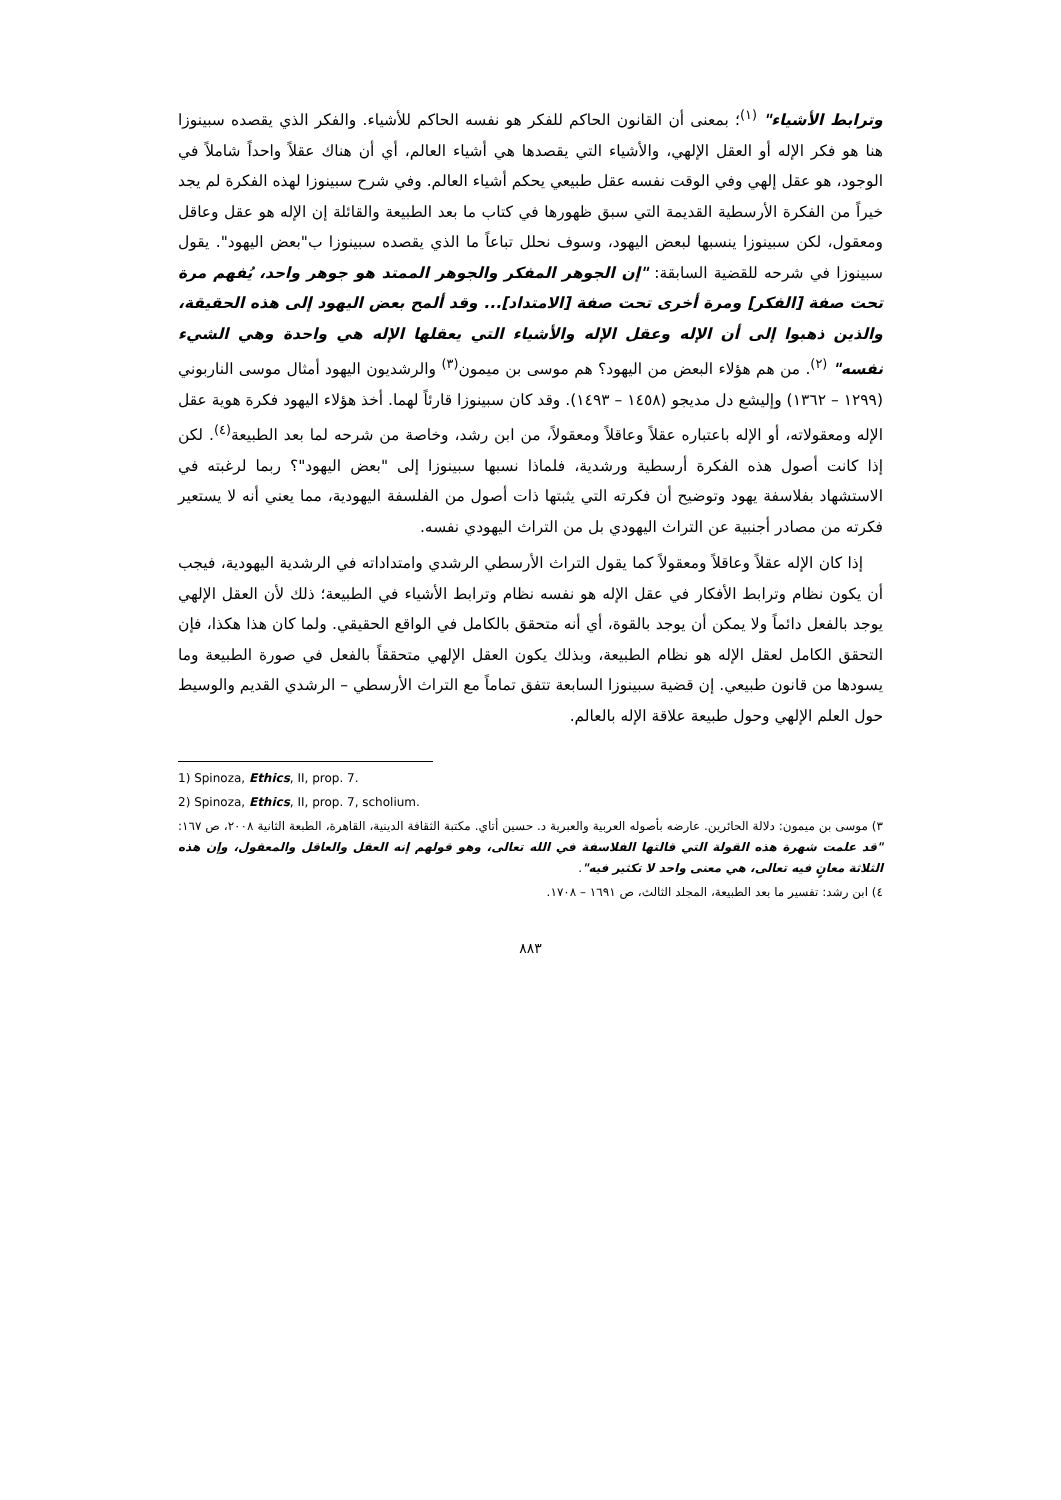وترابط الأشياء" <sup>(١)</sup>؛ بمعنى أن القانون الحاكم للفكر هو نفسه الحاكم للأشياء. والفكر الذي يقصده سبينوزا هنا هو فكر الإله أو العقل الإلهي، والأشياء التي يقصدها هي أشياء العالم، أي أن هناك عقلاً واحداً شاملاً في الوجود، هو عقل إلهي وفي الوقت نفسه عقل طبيعي يحكم أشياء العالم. وفي شرح سبينوزا لهذه الفكرة لم يجد خيراً من الفكرة الأرسطية القديمة التي سبق ظهورها في كتاب ما بعد الطبيعة والقائلة إن الإله هو عقل وعاقل ومعقول، لكن سبينوزا ينسبها لبعض اليهود، وسوف نحلل تباعاً ما الذي يقصده سبينوزا ب"بعض اليهود". يقول سبينوزا في شرحه للقضية السابقة: "إن الجوهر المفكر والجوهر الممتد هو جوهر واحد، يُفهم مرة تحت صفة [الفكر] ومرة أخرى تحت صفة [الامتداد]... وقد ألمح بعض اليهود إلى هذه الحقيقة، والذين ذهبوا إلى أن الإله وعقل الإله والأشياء التي يعقلها الإله هي واحدة وهي الشيء نفسه" <sup>(٢)</sup>. من هم هؤلاء البعض من اليهود؟ هم موسى بن ميمون<sup>(٣)</sup> والرشديون اليهود أمثال موسى الناربوني (١٢٩٩ – ١٣٦٢) وإليشع دل مديجو (١٤٥٨ – ١٤٩٣). وقد كان سبينوزا قارئاً لهما. أخذ هؤلاء اليهود فكرة هوية عقل الإله ومعقولاته، أو الإله باعتباره عقلاً وعاقلاً ومعقولاً، من ابن رشد، وخاصة من شرحه لما بعد الطبيعة<sup>(٤)</sup>. لكن إذا كانت أصول هذه الفكرة أرسطية ورشدية، فلماذا نسبها سبينوزا إلى "بعض اليهود"؟ ربما لرغبته في الاستشهاد بفلاسفة يهود وتوضيح أن فكرته التي يثبتها ذات أصول من الفلسفة اليهودية، مما يعني أنه لا يستعير فكرته من مصادر أجنبية عن التراث اليهودي بل من التراث اليهودي نفسه.
إذا كان الإله عقلاً وعاقلاً ومعقولاً كما يقول التراث الأرسطي الرشدي وامتداداته في الرشدية اليهودية، فيجب أن يكون نظام وترابط الأفكار في عقل الإله هو نفسه نظام وترابط الأشياء في الطبيعة؛ ذلك لأن العقل الإلهي يوجد بالفعل دائماً ولا يمكن أن يوجد بالقوة، أي أنه متحقق بالكامل في الواقع الحقيقي. ولما كان هذا هكذا، فإن التحقق الكامل لعقل الإله هو نظام الطبيعة، وبذلك يكون العقل الإلهي متحققاً بالفعل في صورة الطبيعة وما يسودها من قانون طبيعي. إن قضية سبينوزا السابعة تتفق تماماً مع التراث الأرسطي – الرشدي القديم والوسيط حول العلم الإلهي وحول طبيعة علاقة الإله بالعالم.
1) Spinoza, Ethics, II, prop. 7.
2) Spinoza, Ethics, II, prop. 7, scholium.
٣) موسى بن ميمون: دلالة الحائرين. عارضه بأصوله العربية والعبرية د. حسين أتاي. مكتبة الثقافة الدينية، القاهرة، الطبعة الثانية ٢٠٠٨، ص ١٦٧: "قد علمت شهرة هذه القولة التي قالتها الفلاسفة في الله تعالى، وهو قولهم إنه العقل والعاقل والمعقول، وإن هذه الثلاثة معانٍ فيه تعالى، هي معنى واحد لا تكثير فيه".
٤) ابن رشد: تفسير ما بعد الطبيعة، المجلد الثالث، ص ١٦٩١ – ١٧٠٨.
٨٨٣